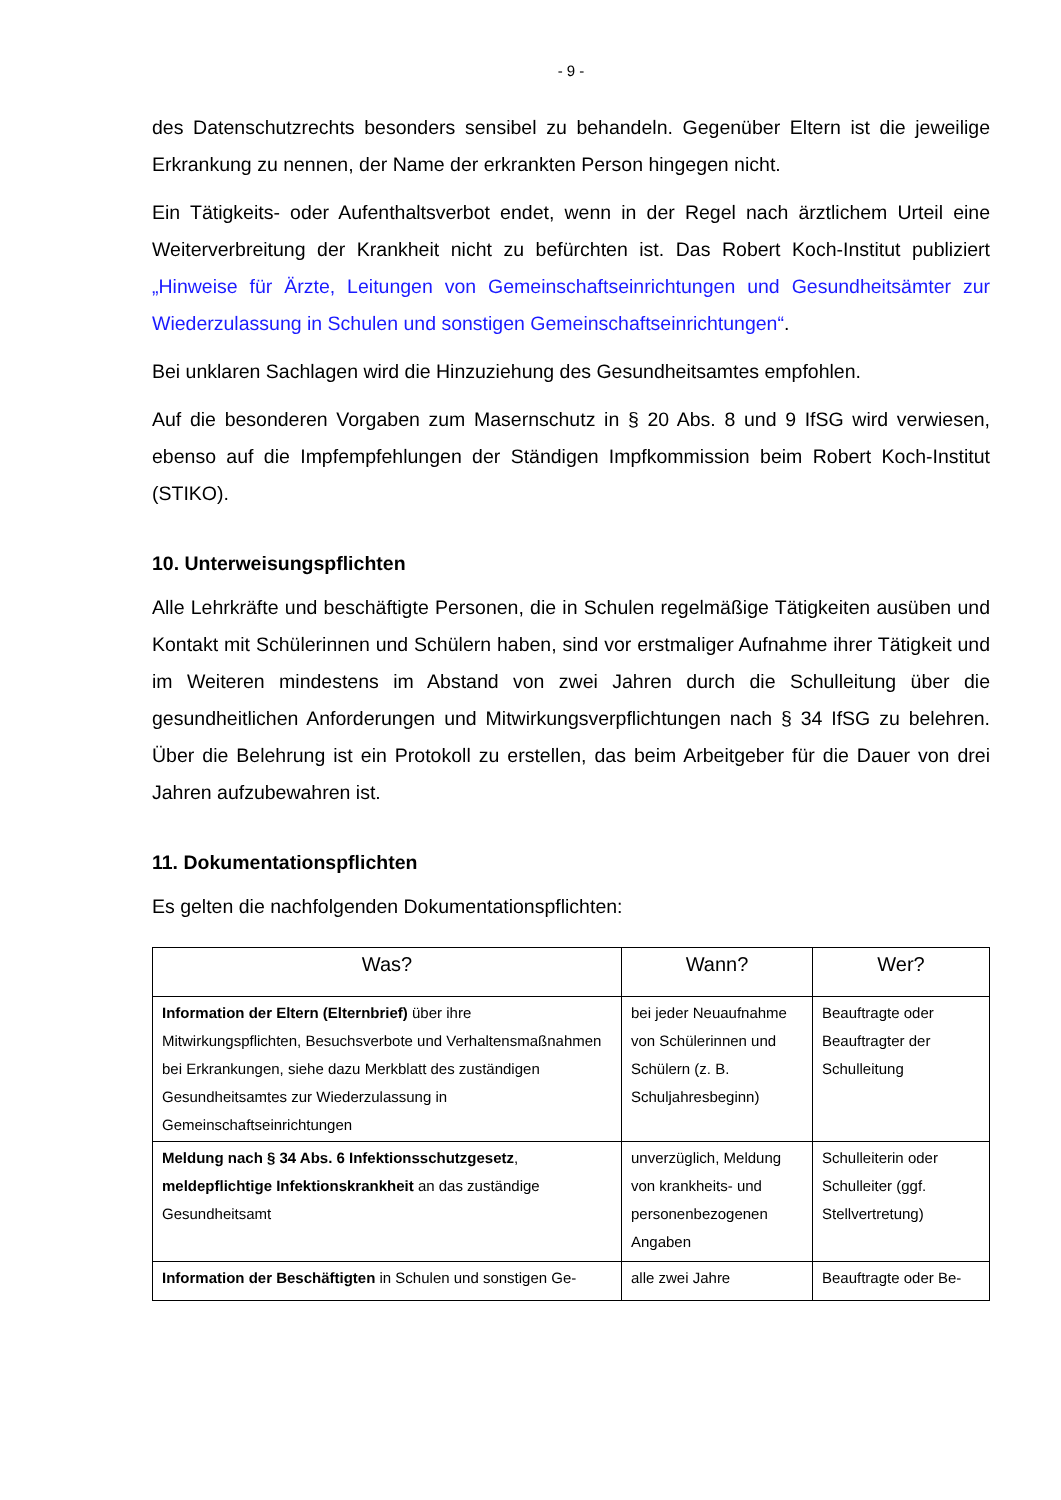- 9 -
des Datenschutzrechts besonders sensibel zu behandeln. Gegenüber Eltern ist die jeweilige Erkrankung zu nennen, der Name der erkrankten Person hingegen nicht.
Ein Tätigkeits- oder Aufenthaltsverbot endet, wenn in der Regel nach ärztlichem Urteil eine Weiterverbreitung der Krankheit nicht zu befürchten ist. Das Robert Koch-Institut publiziert „Hinweise für Ärzte, Leitungen von Gemeinschaftseinrichtungen und Gesundheitsämter zur Wiederzulassung in Schulen und sonstigen Gemeinschaftseinrichtungen“.
Bei unklaren Sachlagen wird die Hinzuziehung des Gesundheitsamtes empfohlen.
Auf die besonderen Vorgaben zum Masernschutz in § 20 Abs. 8 und 9 IfSG wird verwiesen, ebenso auf die Impfempfehlungen der Ständigen Impfkommission beim Robert Koch-Institut (STIKO).
10. Unterweisungspflichten
Alle Lehrkräfte und beschäftigte Personen, die in Schulen regelmäßige Tätigkeiten ausüben und Kontakt mit Schülerinnen und Schülern haben, sind vor erstmaliger Aufnahme ihrer Tätigkeit und im Weiteren mindestens im Abstand von zwei Jahren durch die Schulleitung über die gesundheitlichen Anforderungen und Mitwirkungsverpflichtungen nach § 34 IfSG zu belehren. Über die Belehrung ist ein Protokoll zu erstellen, das beim Arbeitgeber für die Dauer von drei Jahren aufzubewahren ist.
11. Dokumentationspflichten
Es gelten die nachfolgenden Dokumentationspflichten:
| Was? | Wann? | Wer? |
| --- | --- | --- |
| Information der Eltern (Elternbrief) über ihre Mitwirkungspflichten, Besuchsverbote und Verhaltensmaßnahmen bei Erkrankungen, siehe dazu Merkblatt des zuständigen Gesundheitsamtes zur Wiederzulassung in Gemeinschaftseinrichtungen | bei jeder Neuaufnahme von Schülerinnen und Schülern (z. B. Schuljahresbeginn) | Beauftragte oder Beauftragter der Schulleitung |
| Meldung nach § 34 Abs. 6 Infektionsschutzgesetz , meldepflichtige Infektionskrankheit an das zuständige Gesundheitsamt | unverzüglich, Meldung von krankheits- und personenbezogenen Angaben | Schulleiterin oder Schulleiter (ggf. Stellvertretung) |
| Information der Beschäftigten in Schulen und sonstigen Ge- | alle zwei Jahre | Beauftragte oder Be- |